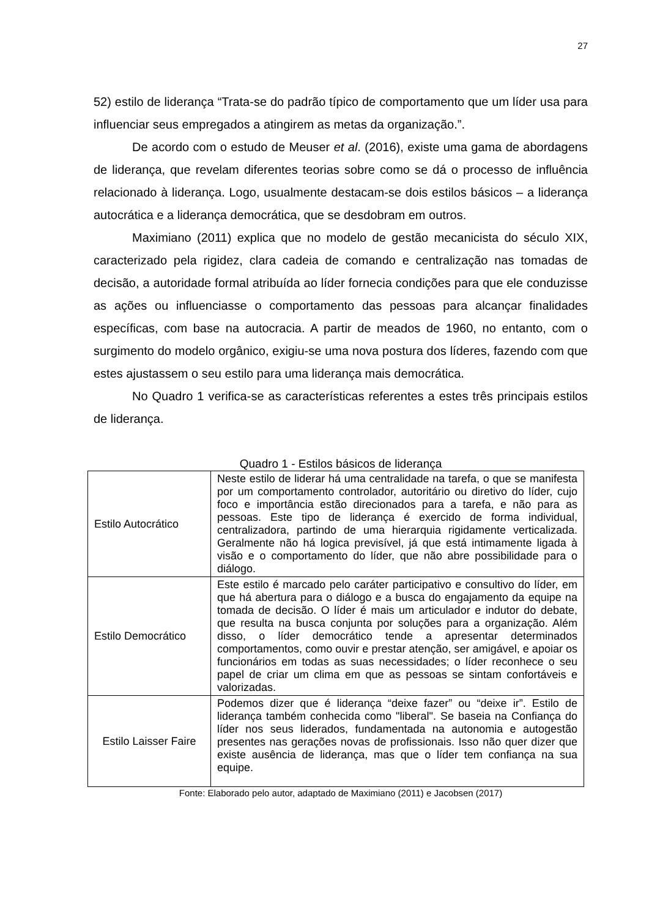27
52) estilo de liderança “Trata-se do padrão típico de comportamento que um líder usa para influenciar seus empregados a atingirem as metas da organização.”.
De acordo com o estudo de Meuser et al. (2016), existe uma gama de abordagens de liderança, que revelam diferentes teorias sobre como se dá o processo de influência relacionado à liderança. Logo, usualmente destacam-se dois estilos básicos – a liderança autocrática e a liderança democrática, que se desdobram em outros.
Maximiano (2011) explica que no modelo de gestão mecanicista do século XIX, caracterizado pela rigidez, clara cadeia de comando e centralização nas tomadas de decisão, a autoridade formal atribuída ao líder fornecia condições para que ele conduzisse as ações ou influenciasse o comportamento das pessoas para alcançar finalidades específicas, com base na autocracia. A partir de meados de 1960, no entanto, com o surgimento do modelo orgânico, exigiu-se uma nova postura dos líderes, fazendo com que estes ajustassem o seu estilo para uma liderança mais democrática.
No Quadro 1 verifica-se as características referentes a estes três principais estilos de liderança.
Quadro 1 - Estilos básicos de liderança
| Estilo Autocrático | Neste estilo de liderar há uma centralidade na tarefa, o que se manifesta por um comportamento controlador, autoritário ou diretivo do líder, cujo foco e importância estão direcionados para a tarefa, e não para as pessoas. Este tipo de liderança é exercido de forma individual, centralizadora, partindo de uma hierarquia rigidamente verticalizada. Geralmente não há logica previsível, já que está intimamente ligada à visão e o comportamento do líder, que não abre possibilidade para o diálogo. |
| Estilo Democrático | Este estilo é marcado pelo caráter participativo e consultivo do líder, em que há abertura para o diálogo e a busca do engajamento da equipe na tomada de decisão. O líder é mais um articulador e indutor do debate, que resulta na busca conjunta por soluções para a organização. Além disso, o líder democrático tende a apresentar determinados comportamentos, como ouvir e prestar atenção, ser amigável, e apoiar os funcionários em todas as suas necessidades; o líder reconhece o seu papel de criar um clima em que as pessoas se sintam confortáveis e valorizadas. |
| Estilo Laisser Faire | Podemos dizer que é liderança “deixe fazer” ou “deixe ir”. Estilo de liderança também conhecida como "liberal". Se baseia na Confiança do líder nos seus liderados, fundamentada na autonomia e autogestão presentes nas gerações novas de profissionais. Isso não quer dizer que existe ausência de liderança, mas que o líder tem confiança na sua equipe. |
Fonte: Elaborado pelo autor, adaptado de Maximiano (2011) e Jacobsen (2017)